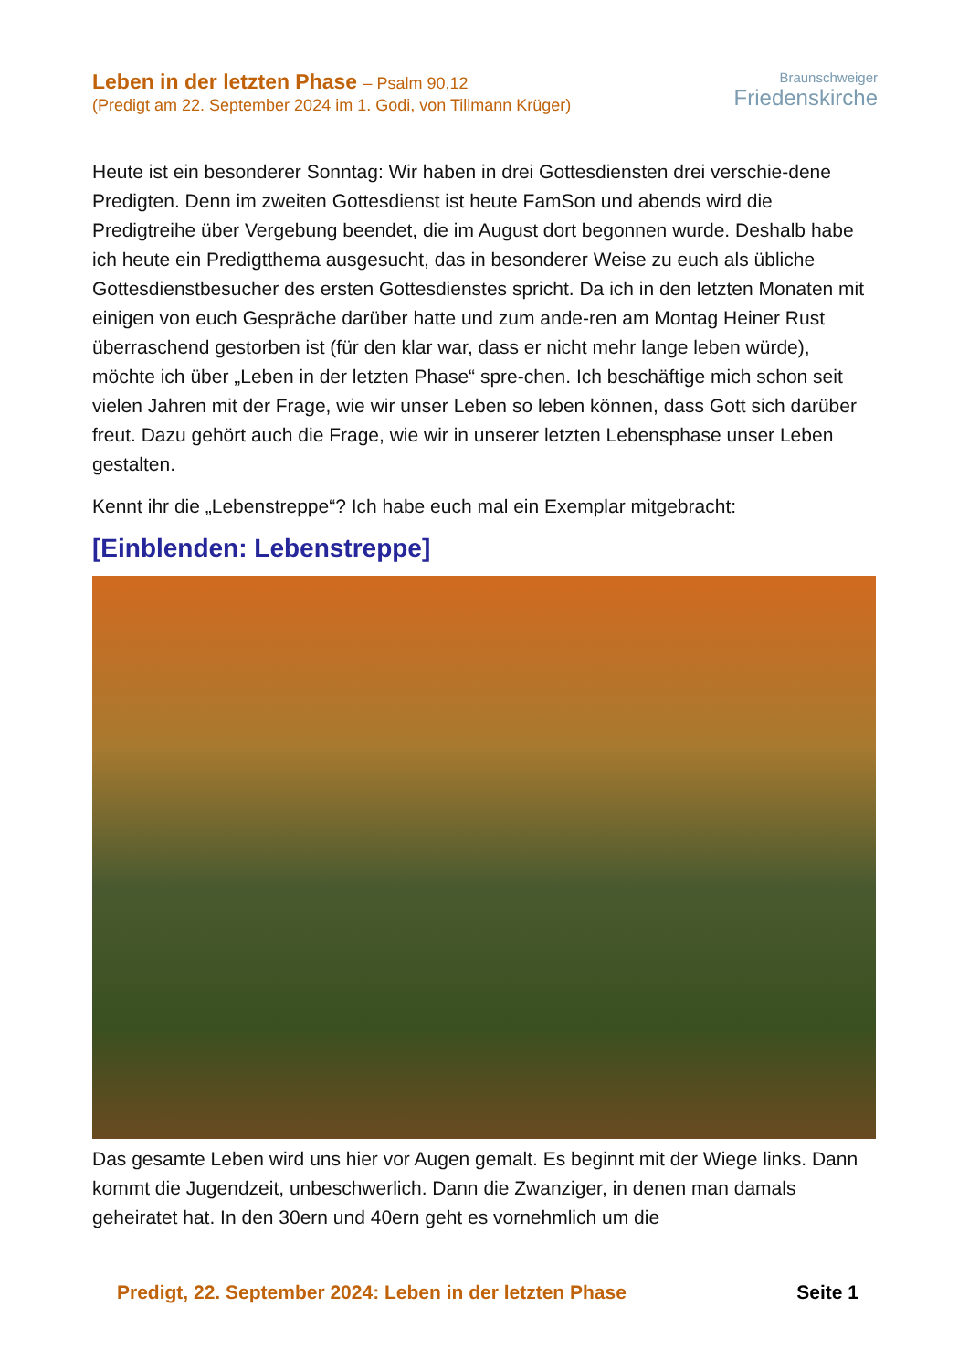Leben in der letzten Phase – Psalm 90,12
(Predigt am 22. September 2024 im 1. Godi, von Tillmann Krüger)
Braunschweiger
Friedenskirche
Heute ist ein besonderer Sonntag: Wir haben in drei Gottesdiensten drei verschie-dene Predigten. Denn im zweiten Gottesdienst ist heute FamSon und abends wird die Predigtreihe über Vergebung beendet, die im August dort begonnen wurde. Deshalb habe ich heute ein Predigtthema ausgesucht, das in besonderer Weise zu euch als übliche Gottesdienstbesucher des ersten Gottesdienstes spricht. Da ich in den letzten Monaten mit einigen von euch Gespräche darüber hatte und zum ande-ren am Montag Heiner Rust überraschend gestorben ist (für den klar war, dass er nicht mehr lange leben würde), möchte ich über „Leben in der letzten Phase“ spre-chen. Ich beschäftige mich schon seit vielen Jahren mit der Frage, wie wir unser Leben so leben können, dass Gott sich darüber freut. Dazu gehört auch die Frage, wie wir in unserer letzten Lebensphase unser Leben gestalten.
Kennt ihr die „Lebenstreppe“? Ich habe euch mal ein Exemplar mitgebracht:
[Einblenden: Lebenstreppe]
Das gesamte Leben wird uns hier vor Augen gemalt. Es beginnt mit der Wiege links. Dann kommt die Jugendzeit, unbeschwerlich. Dann die Zwanziger, in denen man damals geheiratet hat. In den 30ern und 40ern geht es vornehmlich um die
Predigt, 22. September 2024: Leben in der letzten Phase Seite 1